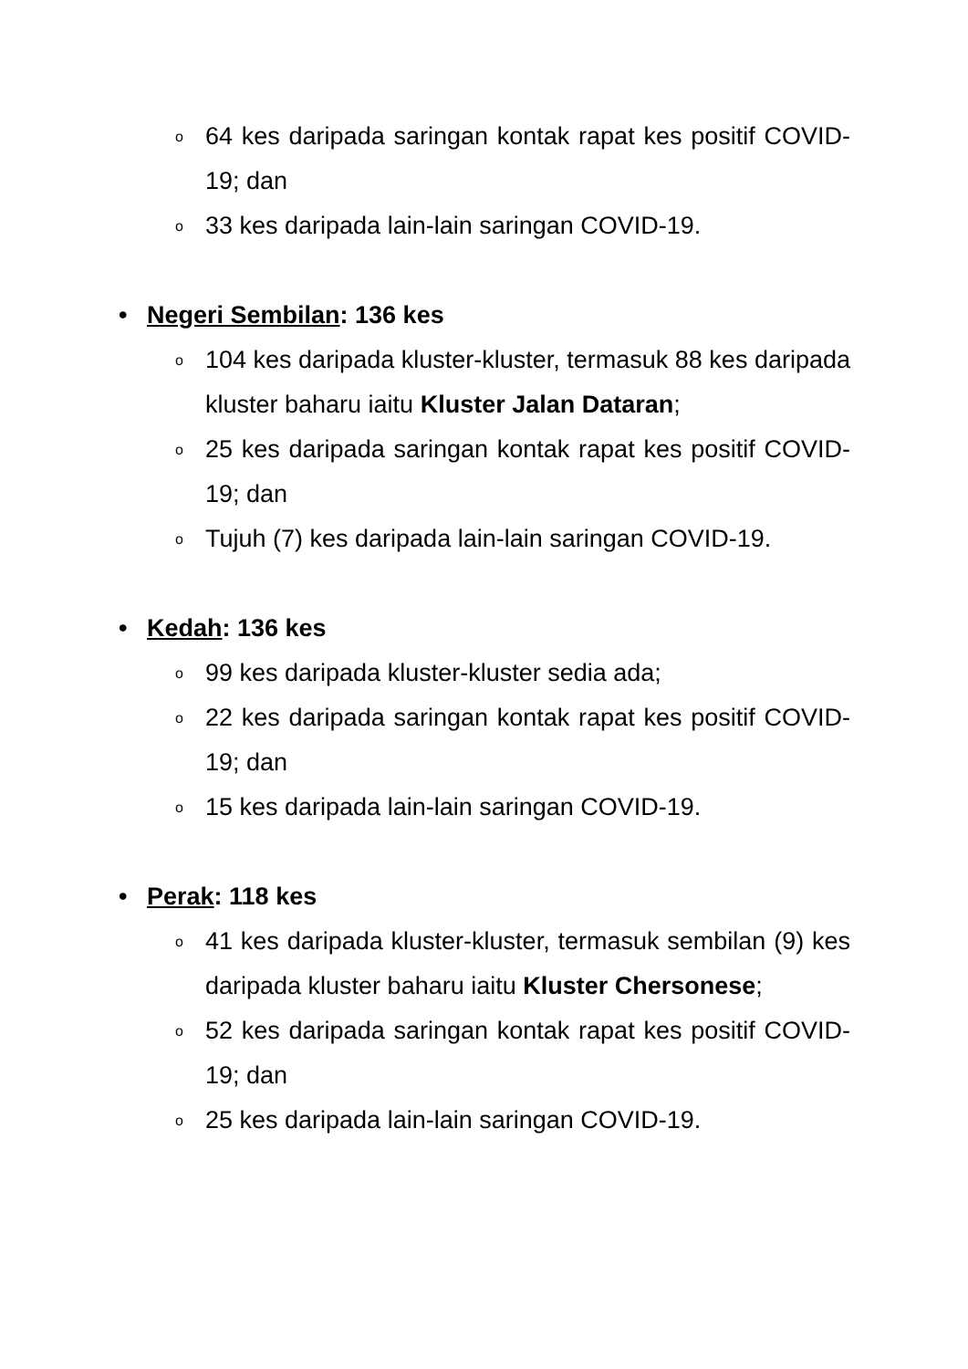o 64 kes daripada saringan kontak rapat kes positif COVID-19; dan
o 33 kes daripada lain-lain saringan COVID-19.
• Negeri Sembilan: 136 kes
o 104 kes daripada kluster-kluster, termasuk 88 kes daripada kluster baharu iaitu Kluster Jalan Dataran;
o 25 kes daripada saringan kontak rapat kes positif COVID-19; dan
o Tujuh (7) kes daripada lain-lain saringan COVID-19.
• Kedah: 136 kes
o 99 kes daripada kluster-kluster sedia ada;
o 22 kes daripada saringan kontak rapat kes positif COVID-19; dan
o 15 kes daripada lain-lain saringan COVID-19.
• Perak: 118 kes
o 41 kes daripada kluster-kluster, termasuk sembilan (9) kes daripada kluster baharu iaitu Kluster Chersonese;
o 52 kes daripada saringan kontak rapat kes positif COVID-19; dan
o 25 kes daripada lain-lain saringan COVID-19.